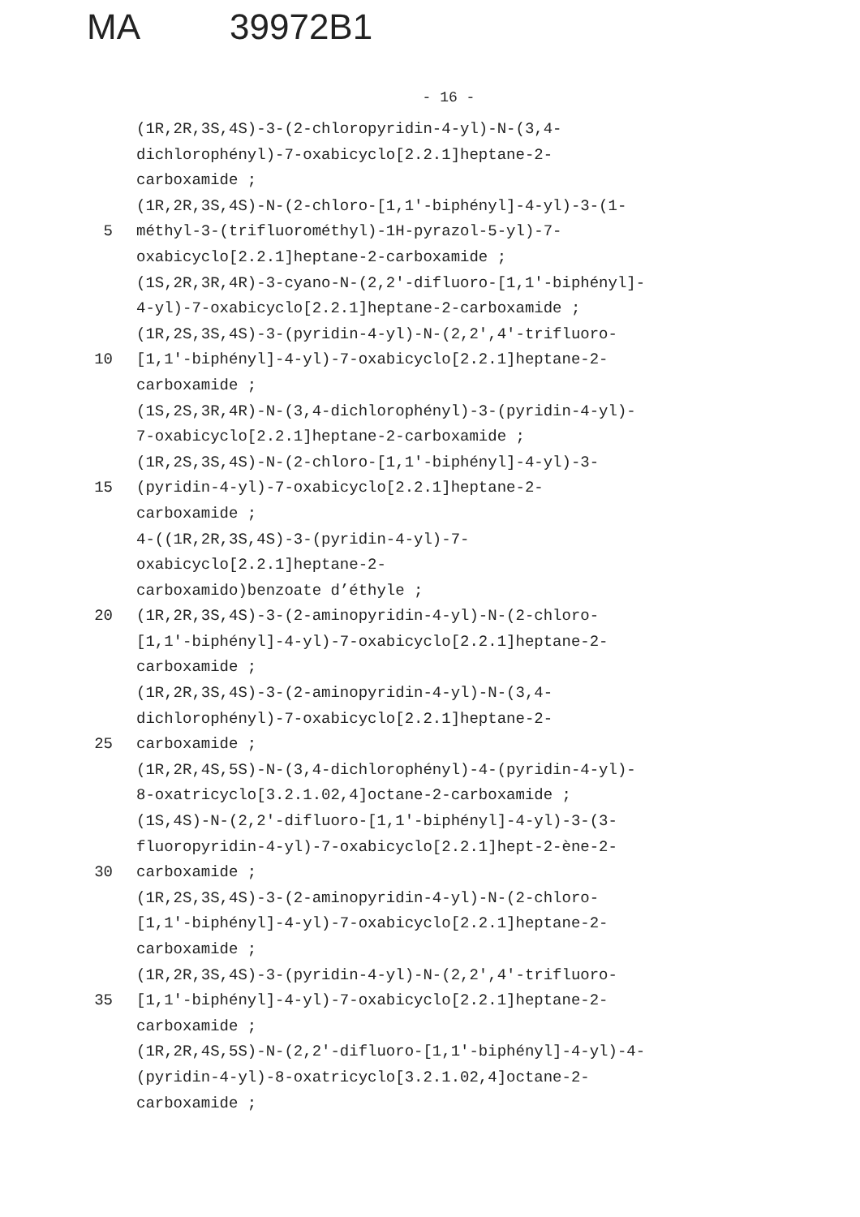MA 39972B1
- 16 -
(1R,2R,3S,4S)-3-(2-chloropyridin-4-yl)-N-(3,4-
dichlorophényl)-7-oxabicyclo[2.2.1]heptane-2-
carboxamide ;
(1R,2R,3S,4S)-N-(2-chloro-[1,1'-biphényl]-4-yl)-3-(1-
5 méthyl-3-(trifluorométhyl)-1H-pyrazol-5-yl)-7-
oxabicyclo[2.2.1]heptane-2-carboxamide ;
(1S,2R,3R,4R)-3-cyano-N-(2,2'-difluoro-[1,1'-biphényl]-
4-yl)-7-oxabicyclo[2.2.1]heptane-2-carboxamide ;
(1R,2S,3S,4S)-3-(pyridin-4-yl)-N-(2,2',4'-trifluoro-
10 [1,1'-biphényl]-4-yl)-7-oxabicyclo[2.2.1]heptane-2-
carboxamide ;
(1S,2S,3R,4R)-N-(3,4-dichlorophényl)-3-(pyridin-4-yl)-
7-oxabicyclo[2.2.1]heptane-2-carboxamide ;
(1R,2S,3S,4S)-N-(2-chloro-[1,1'-biphényl]-4-yl)-3-
15 (pyridin-4-yl)-7-oxabicyclo[2.2.1]heptane-2-
carboxamide ;
4-((1R,2R,3S,4S)-3-(pyridin-4-yl)-7-
oxabicyclo[2.2.1]heptane-2-
carboxamido)benzoate d’éthyle ;
20 (1R,2R,3S,4S)-3-(2-aminopyridin-4-yl)-N-(2-chloro-
[1,1'-biphényl]-4-yl)-7-oxabicyclo[2.2.1]heptane-2-
carboxamide ;
(1R,2R,3S,4S)-3-(2-aminopyridin-4-yl)-N-(3,4-
dichlorophényl)-7-oxabicyclo[2.2.1]heptane-2-
25 carboxamide ;
(1R,2R,4S,5S)-N-(3,4-dichlorophényl)-4-(pyridin-4-yl)-
8-oxatricyclo[3.2.1.02,4]octane-2-carboxamide ;
(1S,4S)-N-(2,2'-difluoro-[1,1'-biphényl]-4-yl)-3-(3-
fluoropyridin-4-yl)-7-oxabicyclo[2.2.1]hept-2-ène-2-
30 carboxamide ;
(1R,2S,3S,4S)-3-(2-aminopyridin-4-yl)-N-(2-chloro-
[1,1'-biphényl]-4-yl)-7-oxabicyclo[2.2.1]heptane-2-
carboxamide ;
(1R,2R,3S,4S)-3-(pyridin-4-yl)-N-(2,2',4'-trifluoro-
35 [1,1'-biphényl]-4-yl)-7-oxabicyclo[2.2.1]heptane-2-
carboxamide ;
(1R,2R,4S,5S)-N-(2,2'-difluoro-[1,1'-biphényl]-4-yl)-4-
(pyridin-4-yl)-8-oxatricyclo[3.2.1.02,4]octane-2-
carboxamide ;